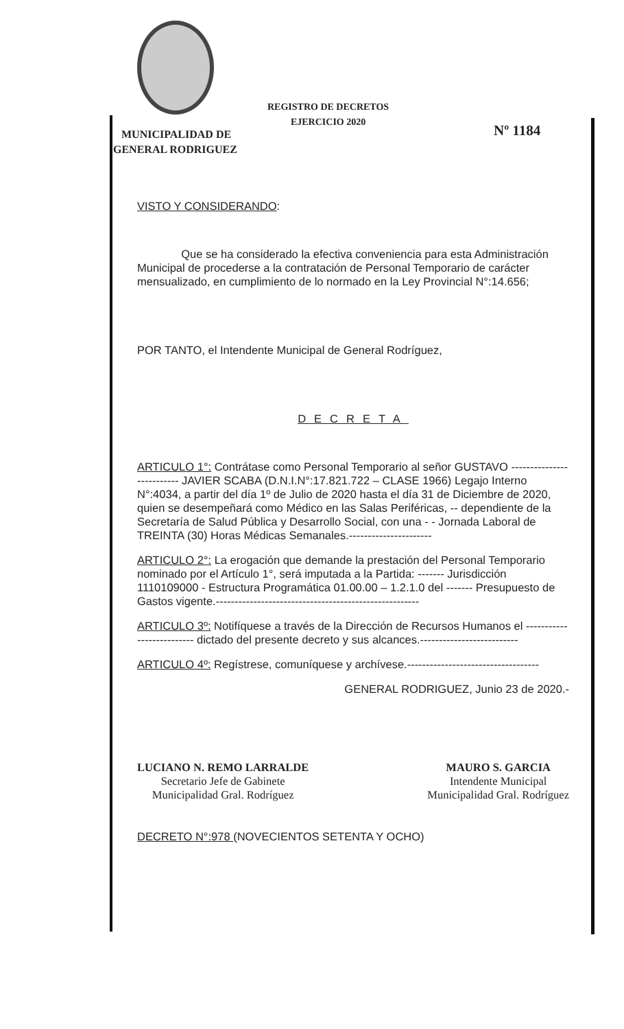REGISTRO DE DECRETOS
EJERCICIO 2020
Nº 1184
MUNICIPALIDAD DE
GENERAL RODRIGUEZ
VISTO Y CONSIDERANDO:
Que se ha considerado la efectiva conveniencia para esta Administración Municipal de procederse a la contratación de Personal Temporario de carácter mensualizado, en cumplimiento de lo normado en la Ley Provincial N°:14.656;
POR TANTO, el Intendente Municipal de General Rodríguez,
DECRETA
ARTICULO 1°: Contrátase como Personal Temporario al señor GUSTAVO -------------------------- JAVIER SCABA (D.N.I.N°:17.821.722 – CLASE 1966) Legajo Interno N°:4034, a partir del día 1º de Julio de 2020 hasta el día 31 de Diciembre de 2020, quien se desempeñará como Médico en las Salas Periféricas, -- dependiente de la Secretaría de Salud Pública y Desarrollo Social, con una - - Jornada Laboral de TREINTA (30) Horas Médicas Semanales.----------------------
ARTICULO 2°: La erogación que demande la prestación del Personal Temporario nominado por el Artículo 1°, será imputada a la Partida: ------- Jurisdicción 1110109000 - Estructura Programática 01.00.00 – 1.2.1.0 del ------- Presupuesto de Gastos vigente.------------------------------------------------------
ARTICULO 3º: Notifíquese a través de la Dirección de Recursos Humanos el -------------------------- dictado del presente decreto y sus alcances.--------------------------
ARTICULO 4º: Regístrese, comuníquese y archívese.-----------------------------------
GENERAL RODRIGUEZ, Junio 23 de 2020.-
LUCIANO N. REMO LARRALDE
Secretario Jefe de Gabinete
Municipalidad Gral. Rodríguez
MAURO S. GARCIA
Intendente Municipal
Municipalidad Gral. Rodríguez
DECRETO N°:978 (NOVECIENTOS SETENTA Y OCHO)